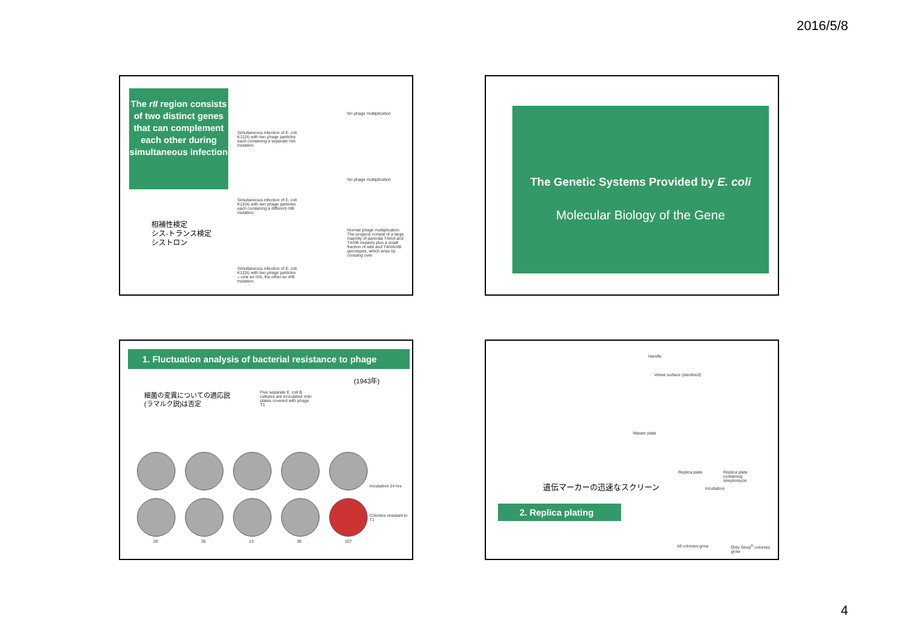2016/5/8
The rII region consists of two distinct genes that can complement each other during simultaneous infection
相補性検定
シス-トランス検定
シストロン
Simultaneous infection of E. coli K12(λ) with two phage particles each containing a separate rIIA mutation.
No phage multiplication
Simultaneous infection of E. coli K12(λ) with two phage particles each containing a different rIIB mutation.
No phage multiplication
Normal phage multiplication. The progeny consist of a large majority of parental T4rIIA and T4rIIB mutants plus a small fraction of wild and T4rIIArIIB genotypes, which arise by crossing over.
Simultaneous infection of E. coli K12(λ) with two phage particles—one an rIIA, the other an rIIB mutation.
The Genetic Systems Provided by E. coli
Molecular Biology of the Gene
1. Fluctuation analysis of bacterial resistance to phage
(1943年)
細菌の変異についての適応説
(ラマルク説)は否定
Five separate E. coli B cultures are inoculated onto plates covered with phage T1
Incubation 24 hrs
Colonies resistant to T1
28 35 13 38 107
Handle
Velvet surface (sterilized)
Master plate
Replica plate
Replica plate containing streptomycin
遺伝マーカーの迅速なスクリーン Incubation
2. Replica plating
All colonies grow Only Strep<sup>R</sup> colonies grow
4